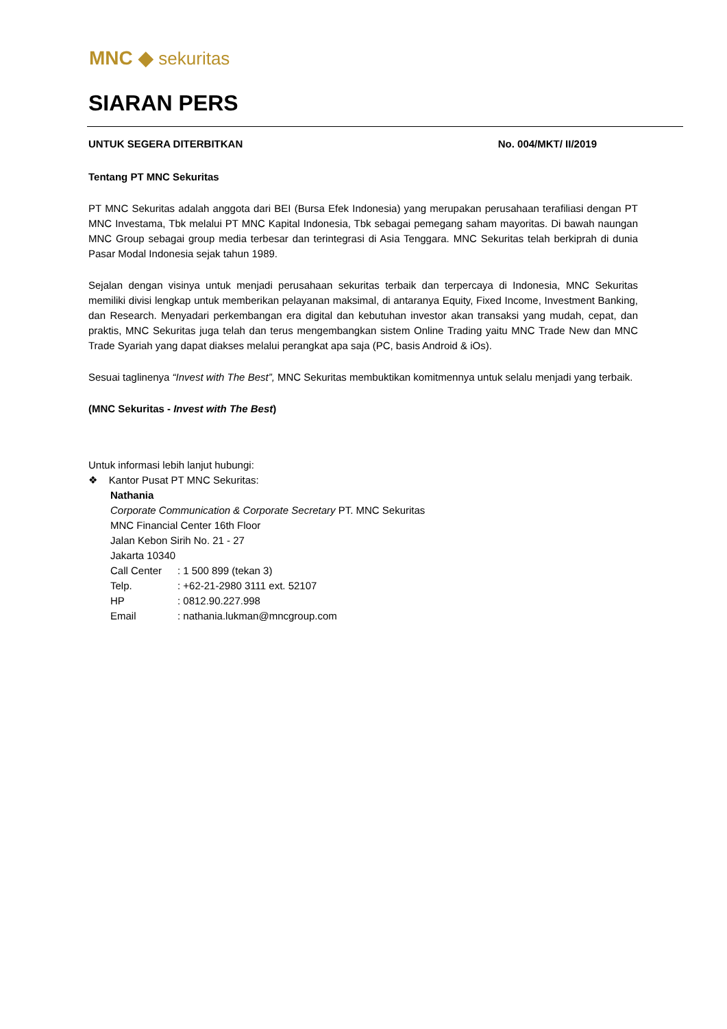MNC ◆ sekuritas
SIARAN PERS
UNTUK SEGERA DITERBITKAN No. 004/MKT/ II/2019
Tentang PT MNC Sekuritas
PT MNC Sekuritas adalah anggota dari BEI (Bursa Efek Indonesia) yang merupakan perusahaan terafiliasi dengan PT MNC Investama, Tbk melalui PT MNC Kapital Indonesia, Tbk sebagai pemegang saham mayoritas. Di bawah naungan MNC Group sebagai group media terbesar dan terintegrasi di Asia Tenggara. MNC Sekuritas telah berkiprah di dunia Pasar Modal Indonesia sejak tahun 1989.
Sejalan dengan visinya untuk menjadi perusahaan sekuritas terbaik dan terpercaya di Indonesia, MNC Sekuritas memiliki divisi lengkap untuk memberikan pelayanan maksimal, di antaranya Equity, Fixed Income, Investment Banking, dan Research. Menyadari perkembangan era digital dan kebutuhan investor akan transaksi yang mudah, cepat, dan praktis, MNC Sekuritas juga telah dan terus mengembangkan sistem Online Trading yaitu MNC Trade New dan MNC Trade Syariah yang dapat diakses melalui perangkat apa saja (PC, basis Android & iOs).
Sesuai taglinenya “Invest with The Best”, MNC Sekuritas membuktikan komitmennya untuk selalu menjadi yang terbaik.
(MNC Sekuritas - Invest with The Best)
Untuk informasi lebih lanjut hubungi:
❖ Kantor Pusat PT MNC Sekuritas:
Nathania
Corporate Communication & Corporate Secretary PT. MNC Sekuritas
MNC Financial Center 16th Floor
Jalan Kebon Sirih No. 21 - 27
Jakarta 10340
| Call Center | : 1 500 899 (tekan 3) |
| Telp. | : +62-21-2980 3111 ext. 52107 |
| HP | : 0812.90.227.998 |
| Email | : nathania.lukman@mncgroup.com |